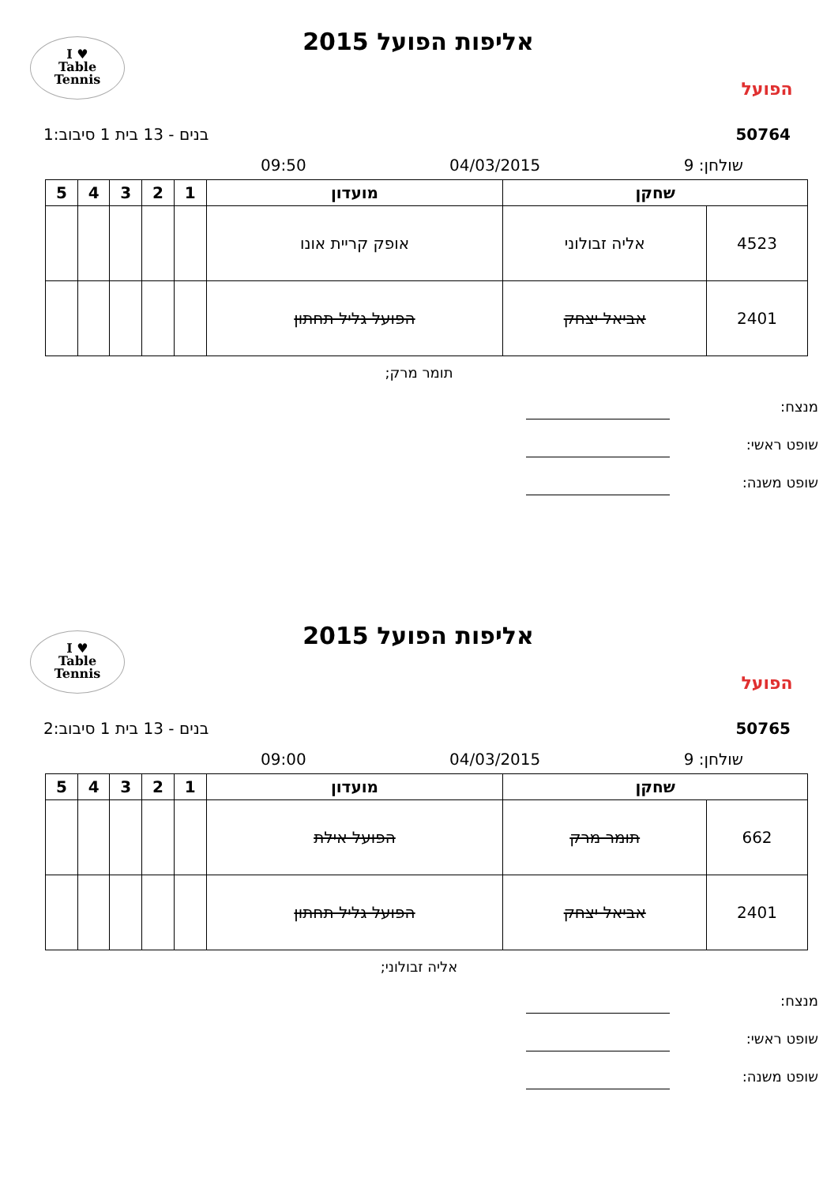I ♥
Table
Tennis
אליפות הפועל 2015
הפועל
50764 בנים - 13 בית 1 סיבוב:1
שולחן: 9 04/03/2015 09:50
| שחקן | | מועדון | 1 | 2 | 3 | 4 | 5 |
| --- | --- | --- | --- | --- | --- | --- | --- |
| 4523 | אליה זבולוני | אופק קריית אונו | | | | | |
| 2401 | אביאל יצחק | הפועל גליל תחתון | | | | | |
תומר מרק;
מנצח:
שופט ראשי:
שופט משנה:
I ♥
Table
Tennis
אליפות הפועל 2015
הפועל
50765 בנים - 13 בית 1 סיבוב:2
שולחן: 9 04/03/2015 09:00
| שחקן | | מועדון | 1 | 2 | 3 | 4 | 5 |
| --- | --- | --- | --- | --- | --- | --- | --- |
| 662 | תומר מרק | הפועל אילת | | | | | |
| 2401 | אביאל יצחק | הפועל גליל תחתון | | | | | |
אליה זבולוני;
מנצח:
שופט ראשי:
שופט משנה: